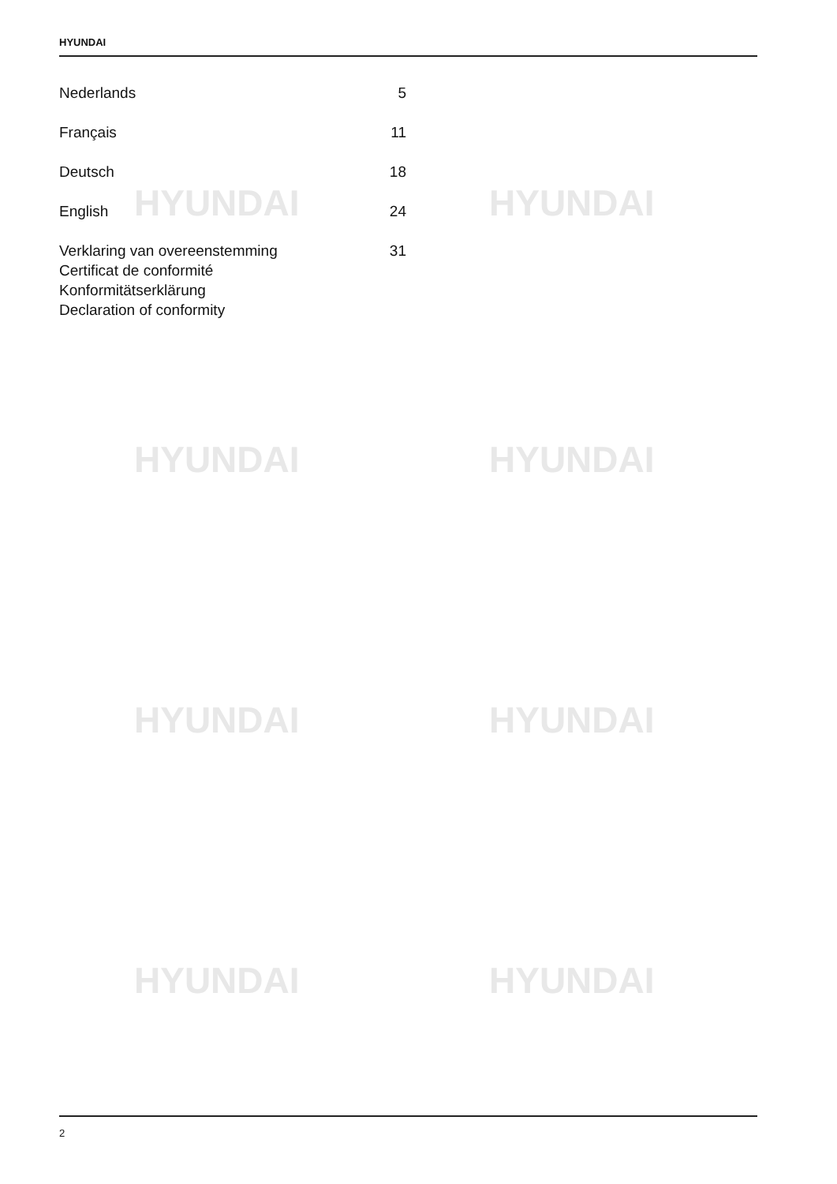HYUNDAI
HYUNDAI HYUNDAI
HYUNDAI HYUNDAI
HYUNDAI HYUNDAI
HYUNDAI HYUNDAI
Nederlands 5
Français 11
Deutsch 18
English 24
Verklaring van overeenstemming
Certificat de conformité
Konformitätserklärung
Declaration of conformity 31
2